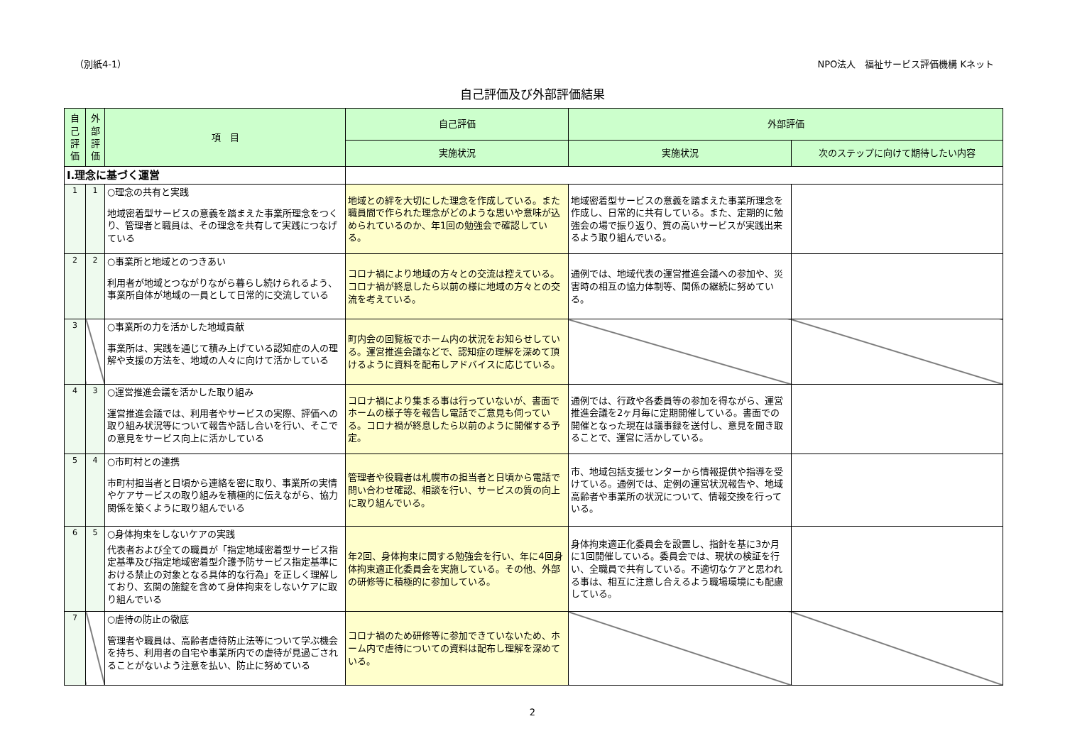（別紙4-1） NPO法人　福祉サービス評価機構 Kネット
自己評価及び外部評価結果
| 自己評価 | 外部評価 | 項 目 | 自己評価 | 外部評価 | |
| --- | --- | --- | --- | --- | --- |
| | | | 実施状況 | 実施状況 | 次のステップに向けて期待したい内容 |
| Ⅰ.理念に基づく運営 | | | | | |
| 1 | 1 | ○理念の共有と実践 地域密着型サービスの意義を踏まえた事業所理念をつくり、管理者と職員は、その理念を共有して実践につなげている | 地域との絆を大切にした理念を作成している。また職員間で作られた理念がどのような思いや意味が込められているのか、年1回の勉強会で確認している。 | 地域密着型サービスの意義を踏まえた事業所理念を作成し、日常的に共有している。また、定期的に勉強会の場で振り返り、質の高いサービスが実践出来るよう取り組んでいる。 | |
| 2 | 2 | ○事業所と地域とのつきあい 利用者が地域とつながりながら暮らし続けられるよう、事業所自体が地域の一員として日常的に交流している | コロナ禍により地域の方々との交流は控えている。コロナ禍が終息したら以前の様に地域の方々との交流を考えている。 | 通例では、地域代表の運営推進会議への参加や、災害時の相互の協力体制等、関係の継続に努めている。 | |
| 3 | | ○事業所の力を活かした地域貢献 事業所は、実践を通じて積み上げている認知症の人の理解や支援の方法を、地域の人々に向けて活かしている | 町内会の回覧板でホーム内の状況をお知らせしている。運営推進会議などで、認知症の理解を深めて頂けるように資料を配布しアドバイスに応じている。 | | |
| 4 | 3 | ○運営推進会議を活かした取り組み 運営推進会議では、利用者やサービスの実際、評価への取り組み状況等について報告や話し合いを行い、そこでの意見をサービス向上に活かしている | コロナ禍により集まる事は行っていないが、書面でホームの様子等を報告し電話でご意見も伺っている。コロナ禍が終息したら以前のように開催する予定。 | 通例では、行政や各委員等の参加を得ながら、運営推進会議を2ヶ月毎に定期開催している。書面での開催となった現在は議事録を送付し、意見を聞き取ることで、運営に活かしている。 | |
| 5 | 4 | ○市町村との連携 市町村担当者と日頃から連絡を密に取り、事業所の実情やケアサービスの取り組みを積極的に伝えながら、協力関係を築くように取り組んでいる | 管理者や役職者は札幌市の担当者と日頃から電話で問い合わせ確認、相談を行い、サービスの質の向上に取り組んでいる。 | 市、地域包括支援センターから情報提供や指導を受けている。通例では、定例の運営状況報告や、地域高齢者や事業所の状況について、情報交換を行っている。 | |
| 6 | 5 | ○身体拘束をしないケアの実践 代表者および全ての職員が「指定地域密着型サービス指定基準及び指定地域密着型介護予防サービス指定基準における禁止の対象となる具体的な行為」を正しく理解しており、玄関の施錠を含めて身体拘束をしないケアに取り組んでいる | 年2回、身体拘束に関する勉強会を行い、年に4回身体拘束適正化委員会を実施している。その他、外部の研修等に積極的に参加している。 | 身体拘束適正化委員会を設置し、指針を基に3か月に1回開催している。委員会では、現状の検証を行い、全職員で共有している。不適切なケアと思われる事は、相互に注意し合えるよう職場環境にも配慮している。 | |
| 7 | | ○虐待の防止の徹底 管理者や職員は、高齢者虐待防止法等について学ぶ機会を持ち、利用者の自宅や事業所内での虐待が見過ごされることがないよう注意を払い、防止に努めている | コロナ禍のため研修等に参加できていないため、ホーム内で虐待についての資料は配布し理解を深めている。 | | |
2